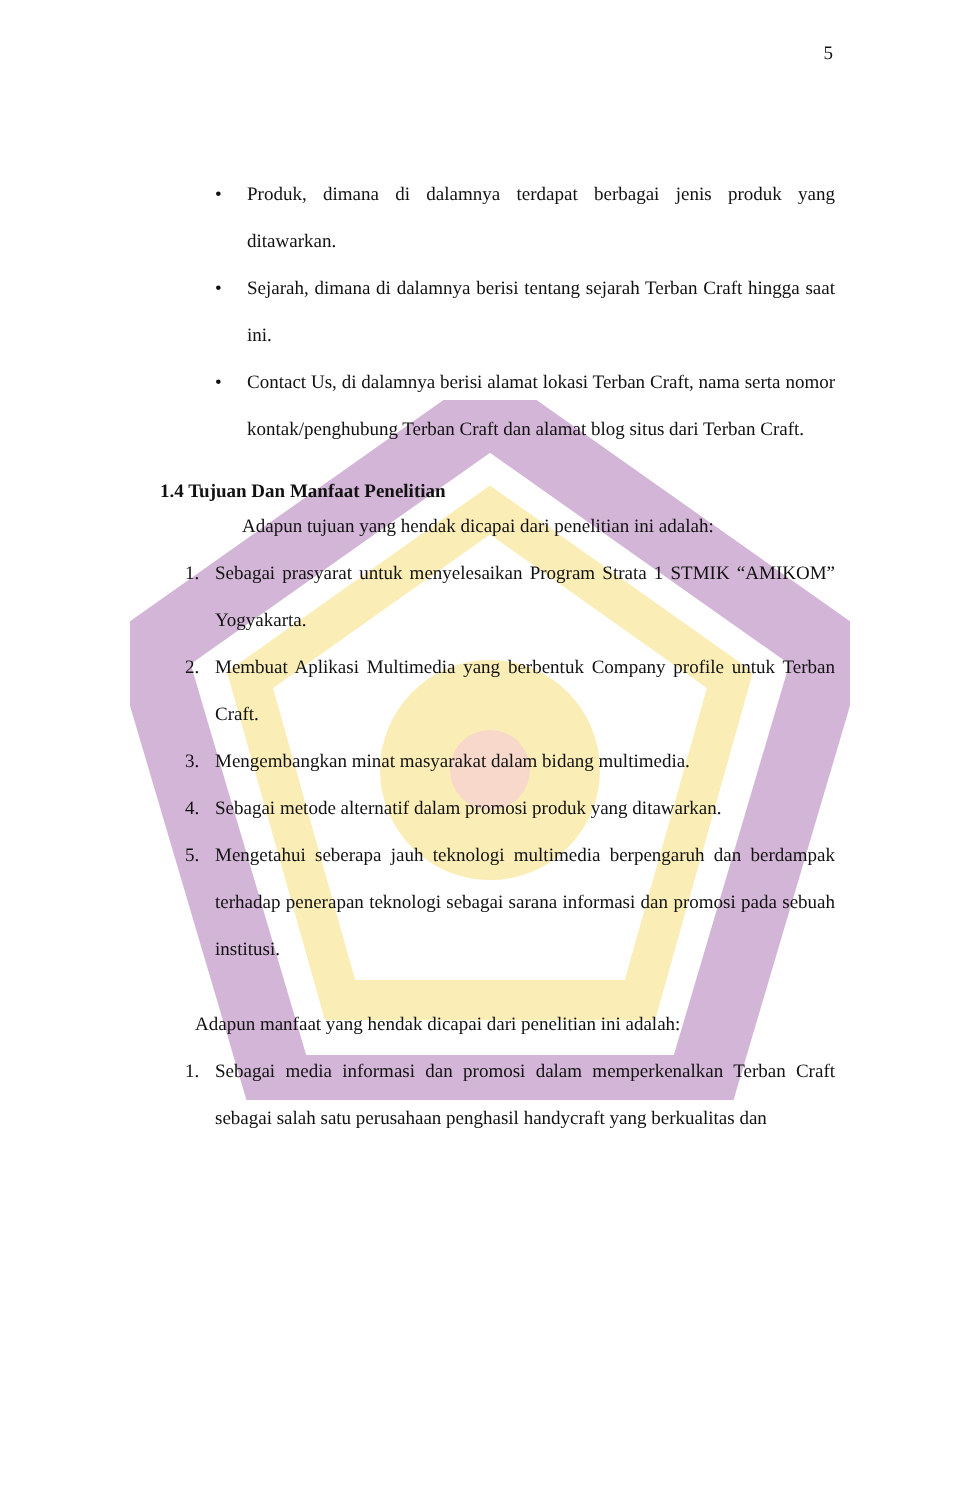5
• Produk, dimana di dalamnya terdapat berbagai jenis produk yang ditawarkan.
• Sejarah, dimana di dalamnya berisi tentang sejarah Terban Craft hingga saat ini.
• Contact Us, di dalamnya berisi alamat lokasi Terban Craft, nama serta nomor kontak/penghubung Terban Craft dan alamat blog situs dari Terban Craft.
1.4 Tujuan Dan Manfaat Penelitian
Adapun tujuan yang hendak dicapai dari penelitian ini adalah:
1. Sebagai prasyarat untuk menyelesaikan Program Strata 1 STMIK “AMIKOM” Yogyakarta.
2. Membuat Aplikasi Multimedia yang berbentuk Company profile untuk Terban Craft.
3. Mengembangkan minat masyarakat dalam bidang multimedia.
4. Sebagai metode alternatif dalam promosi produk yang ditawarkan.
5. Mengetahui seberapa jauh teknologi multimedia berpengaruh dan berdampak terhadap penerapan teknologi sebagai sarana informasi dan promosi pada sebuah institusi.
Adapun manfaat yang hendak dicapai dari penelitian ini adalah:
1. Sebagai media informasi dan promosi dalam memperkenalkan Terban Craft sebagai salah satu perusahaan penghasil handycraft yang berkualitas dan